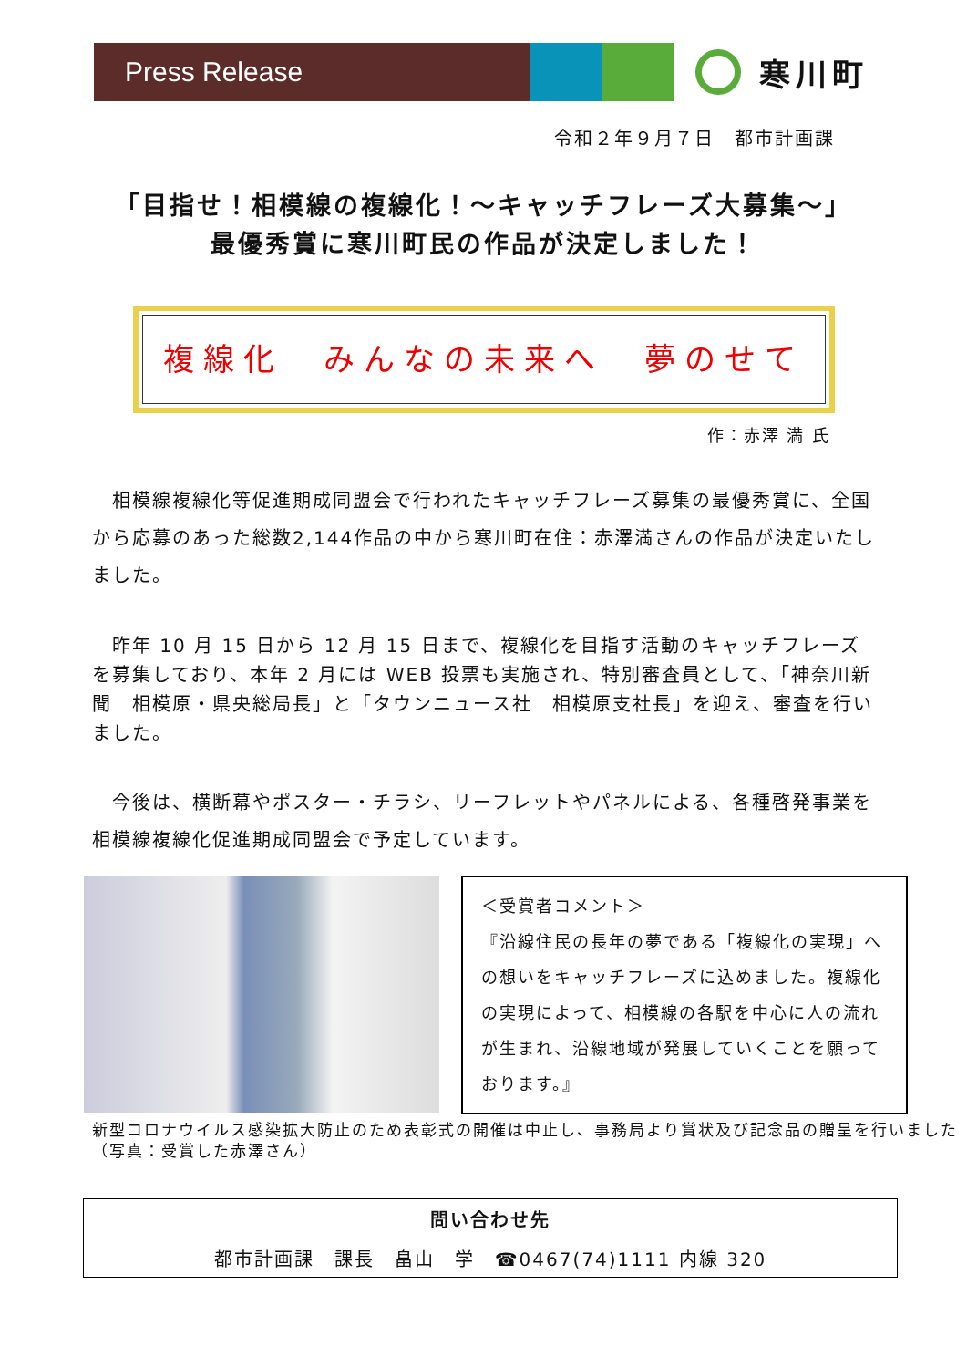Press Release
寒川町
令和２年９月７日　都市計画課
「目指せ！相模線の複線化！～キャッチフレーズ大募集～」
最優秀賞に寒川町民の作品が決定しました！
複線化　みんなの未来へ　夢のせて
作：赤澤 満 氏
　相模線複線化等促進期成同盟会で行われたキャッチフレーズ募集の最優秀賞に、全国から応募のあった総数2,144作品の中から寒川町在住：赤澤満さんの作品が決定いたしました。
　昨年 10 月 15 日から 12 月 15 日まで、複線化を目指す活動のキャッチフレーズを募集しており、本年 2 月には WEB 投票も実施され、特別審査員として、「神奈川新聞　相模原・県央総局長」と「タウンニュース社　相模原支社長」を迎え、審査を行いました。
　今後は、横断幕やポスター・チラシ、リーフレットやパネルによる、各種啓発事業を相模線複線化促進期成同盟会で予定しています。
＜受賞者コメント＞
『沿線住民の長年の夢である「複線化の実現」への想いをキャッチフレーズに込めました。複線化の実現によって、相模線の各駅を中心に人の流れが生まれ、沿線地域が発展していくことを願っております。』
新型コロナウイルス感染拡大防止のため表彰式の開催は中止し、事務局より賞状及び記念品の贈呈を行いました（写真：受賞した赤澤さん）
| 問い合わせ先 |
| --- |
| 都市計画課 課長 畠山 学 ☎0467(74)1111 内線 320 |